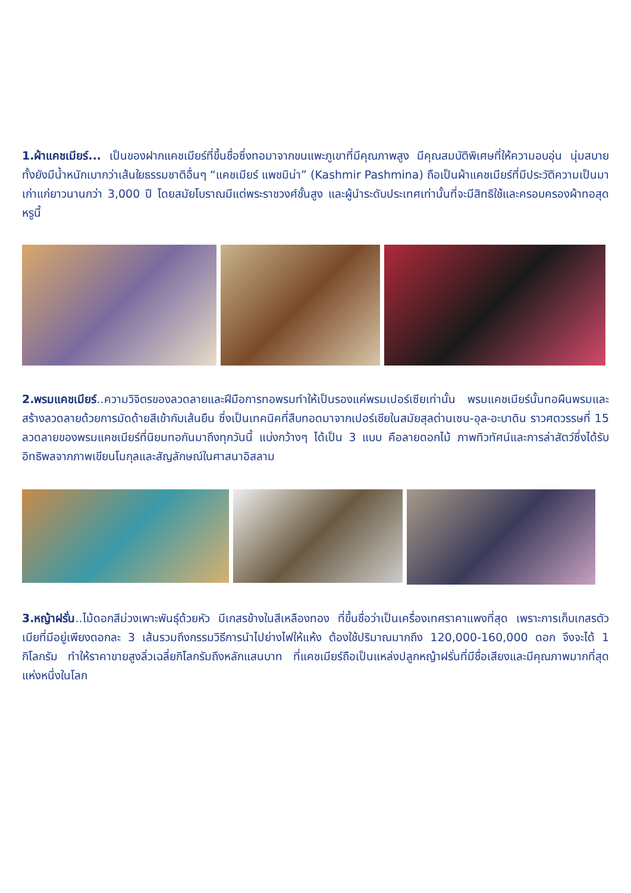1.ผ้าแคชเมียร์... เป็นของฝากแคชเมียร์ที่ขึ้นชื่อซึ่งทอมาจากขนแพะภูเขาที่มีคุณภาพสูง มีคุณสมบัติพิเศษที่ให้ความอบอุ่น นุ่มสบาย ทั้งยังมีน้ำหนักเบากว่าเส้นใยธรรมชาติอื่นๆ “แคชเมียร์ แพชมิน่า” (Kashmir Pashmina) ถือเป็นผ้าแคชเมียร์ที่มีประวัติความเป็นมาเก่าแก่ยาวนานกว่า 3,000 ปี โดยสมัยโบราณมีแต่พระราชวงศ์ชั้นสูง และผู้นำระดับประเทศเท่านั้นที่จะมีสิทธิใช้และครอบครองผ้าทอสุดหรูนี้
2.พรมแคชเมียร์..ความวิจิตรของลวดลายและฝีมือการทอพรมทำให้เป็นรองแค่พรมเปอร์เซียเท่านั้น พรมแคชเมียร์นั้นทอผืนพรมและสร้างลวดลายด้วยการมัดด้ายสีเข้ากับเส้นยืน ซึ่งเป็นเทคนิคที่สืบทอดมาจากเปอร์เชียในสมัยสุลต่านเซน-อุล-อะบาดิน ราวศตวรรษที่ 15 ลวดลายของพรมแคชเมียร์ที่นิยมทอกันมาถึงทุกวันนี้ แบ่งกว้างๆ ได้เป็น 3 แบบ คือลายดอกไม้ ภาพทิวทัศน์และการล่าสัตว์ซึ่งได้รับอิทธิพลจากภาพเขียนโมกุลและสัญลักษณ์ในศาสนาอิสลาม
3.หญ้าฝรั่น..ไม้ดอกสีม่วงเพาะพันธุ์ด้วยหัว มีเกสรข้างในสีเหลืองทอง ที่ขึ้นชื่อว่าเป็นเครื่องเทศราคาแพงที่สุด เพราะการเก็บเกสรตัวเมียที่มีอยู่เพียงดอกละ 3 เส้นรวมถึงกรรมวิธีการนำไปย่างไฟให้แห้ง ต้องใช้ปริมาณมากถึง 120,000-160,000 ดอก จึงจะได้ 1 กิโลกรัม ทำให้ราคาขายสูงลิ่วเฉลี่ยกิโลกรัมถึงหลักแสนบาท ที่แคชเมียร์ถือเป็นแหล่งปลูกหญ้าฝรั่นที่มีชื่อเสียงและมีคุณภาพมากที่สุดแห่งหนึ่งในโลก